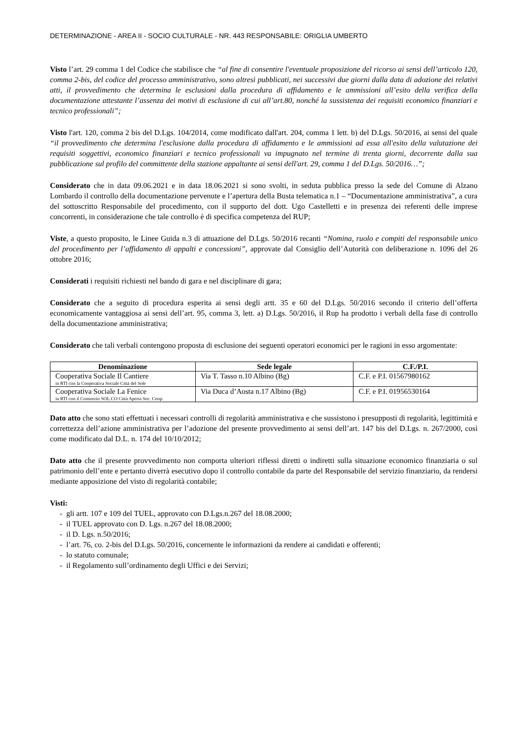DETERMINAZIONE - AREA II - SOCIO CULTURALE - NR. 443 RESPONSABILE: ORIGLIA UMBERTO
Visto l’art. 29 comma 1 del Codice che stabilisce che “al fine di consentire l'eventuale proposizione del ricorso ai sensi dell’articolo 120, comma 2-bis, del codice del processo amministrativo, sono altresì pubblicati, nei successivi due giorni dalla data di adozione dei relativi atti, il provvedimento che determina le esclusioni dalla procedura di affidamento e le ammissioni all’esito della verifica della documentazione attestante l’assenza dei motivi di esclusione di cui all’art.80, nonché la sussistenza dei requisiti economico finanziari e tecnico professionali”;
Visto l'art. 120, comma 2 bis del D.Lgs. 104/2014, come modificato dall'art. 204, comma 1 lett. b) del D.Lgs. 50/2016, ai sensi del quale “il provvedimento che determina l'esclusione dalla procedura di affidamento e le ammissioni ad essa all'esito della valutazione dei requisiti soggettivi, economico finanziari e tecnico professionali va impugnato nel termine di trenta giorni, decorrente dalla sua pubblicazione sul profilo del committente della stazione appaltante ai sensi dell'art. 29, comma 1 del D.Lgs. 50/2016…”;
Considerato che in data 09.06.2021 e in data 18.06.2021 si sono svolti, in seduta pubblica presso la sede del Comune di Alzano Lombardo il controllo della documentazione pervenute e l’apertura della Busta telematica n.1 – “Documentazione amministrativa”, a cura del sottoscritto Responsabile del procedimento, con il supporto del dott. Ugo Castelletti e in presenza dei referenti delle imprese concorrenti, in considerazione che tale controllo è di specifica competenza del RUP;
Viste, a questo proposito, le Linee Guida n.3 di attuazione del D.Lgs. 50/2016 recanti “Nomina, ruolo e compiti del responsabile unico del procedimento per l’affidamento di appalti e concessioni”, approvate dal Consiglio dell’Autorità con deliberazione n. 1096 del 26 ottobre 2016;
Considerati i requisiti richiesti nel bando di gara e nel disciplinare di gara;
Considerato che a seguito di procedura esperita ai sensi degli artt. 35 e 60 del D.Lgs. 50/2016 secondo il criterio dell’offerta economicamente vantaggiosa ai sensi dell’art. 95, comma 3, lett. a) D.Lgs. 50/2016, il Rup ha prodotto i verbali della fase di controllo della documentazione amministrativa;
Considerato che tali verbali contengono proposta di esclusione dei seguenti operatori economici per le ragioni in esso argomentate:
| Denominazione | Sede legale | C.F./P.I. |
| --- | --- | --- |
| Cooperativa Sociale Il Cantiere in RTI con la Cooperativa Sociale Città del Sole | Via T. Tasso n.10 Albino (Bg) | C.F. e P.I. 01567980162 |
| Cooperativa Sociale La Fenice in RTI con il Consorzio SOL.CO Città Aperta Soc. Coop. | Via Duca d’Aosta n.17 Albino (Bg) | C.F. e P.I. 01956530164 |
Dato atto che sono stati effettuati i necessari controlli di regolarità amministrativa e che sussistono i presupposti di regolarità, legittimità e correttezza dell’azione amministrativa per l’adozione del presente provvedimento ai sensi dell’art. 147 bis del D.Lgs. n. 267/2000, così come modificato dal D.L. n. 174 del 10/10/2012;
Dato atto che il presente provvedimento non comporta ulteriori riflessi diretti o indiretti sulla situazione economico finanziaria o sul patrimonio dell’ente e pertanto diverrà esecutivo dopo il controllo contabile da parte del Responsabile del servizio finanziario, da rendersi mediante apposizione del visto di regolarità contabile;
Visti:
- gli artt. 107 e 109 del TUEL, approvato con D.Lgs.n.267 del 18.08.2000;
- il TUEL approvato con D. Lgs. n.267 del 18.08.2000;
- il D. Lgs. n.50/2016;
- l’art. 76, co. 2-bis del D.Lgs. 50/2016, concernente le informazioni da rendere ai candidati e offerenti;
- lo statuto comunale;
- il Regolamento sull’ordinamento degli Uffici e dei Servizi;